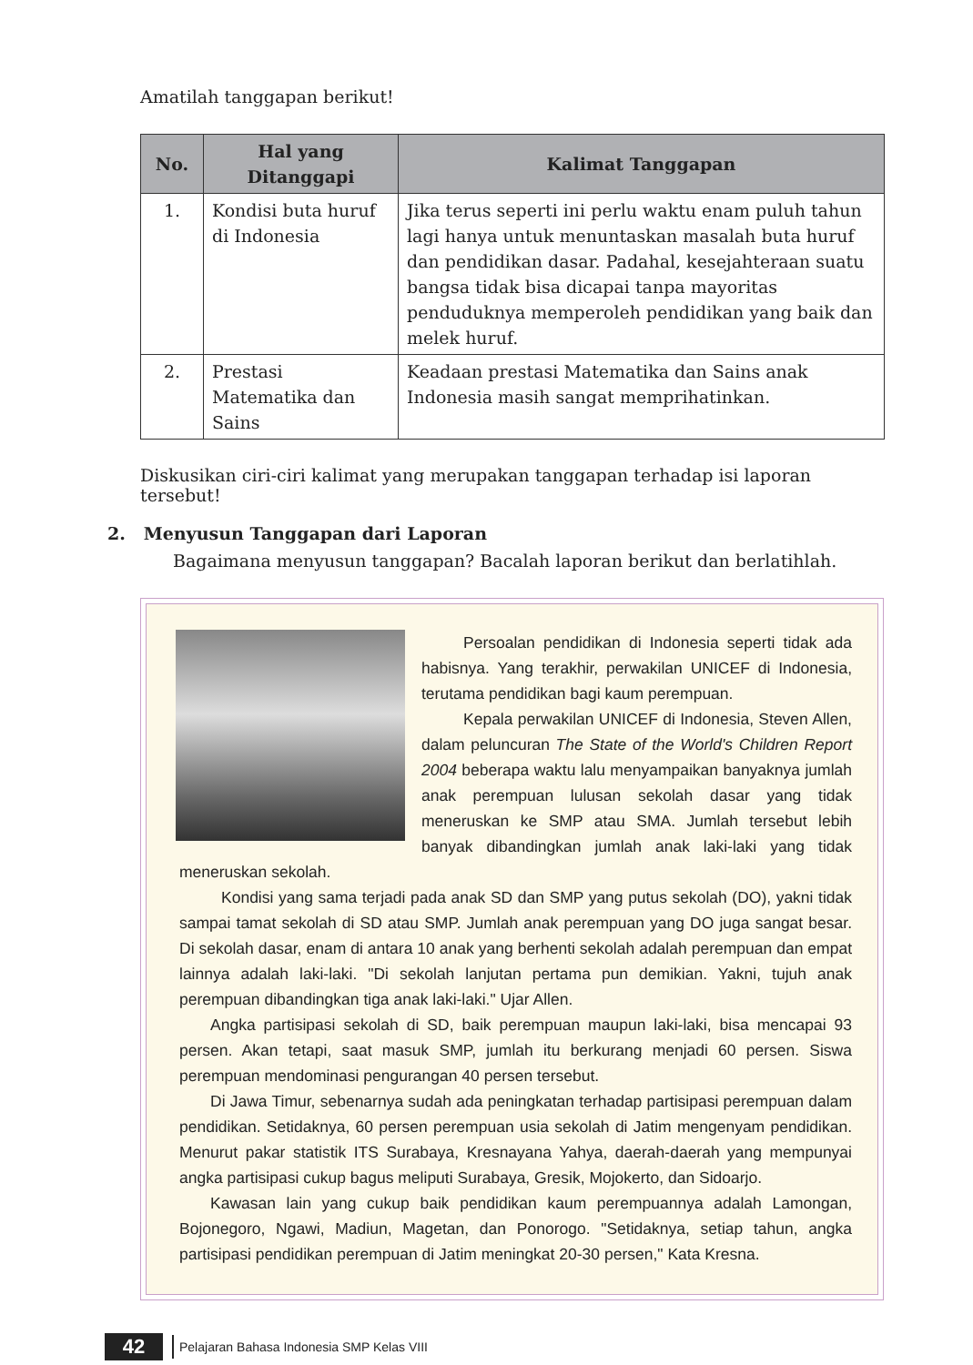Amatilah tanggapan berikut!
| No. | Hal yang Ditanggapi | Kalimat Tanggapan |
| --- | --- | --- |
| 1. | Kondisi buta huruf di Indonesia | Jika terus seperti ini perlu waktu enam puluh tahun lagi hanya untuk menuntaskan masalah buta huruf dan pendidikan dasar. Padahal, kesejahteraan suatu bangsa tidak bisa dicapai tanpa mayoritas penduduknya memperoleh pendidikan yang baik dan melek huruf. |
| 2. | Prestasi Matematika dan Sains | Keadaan prestasi Matematika dan Sains anak Indonesia masih sangat memprihatinkan. |
Diskusikan ciri-ciri kalimat yang merupakan tanggapan terhadap isi laporan tersebut!
2. Menyusun Tanggapan dari Laporan
Bagaimana menyusun tanggapan? Bacalah laporan berikut dan berlatihlah.
Persoalan pendidikan di Indonesia seperti tidak ada habisnya. Yang terakhir, perwakilan UNICEF di Indonesia, terutama pendidikan bagi kaum perempuan.
Kepala perwakilan UNICEF di Indonesia, Steven Allen, dalam peluncuran The State of the World's Children Report 2004 beberapa waktu lalu menyampaikan banyaknya jumlah anak perempuan lulusan sekolah dasar yang tidak meneruskan ke SMP atau SMA. Jumlah tersebut lebih banyak dibandingkan jumlah anak laki-laki yang tidak meneruskan sekolah.
Kondisi yang sama terjadi pada anak SD dan SMP yang putus sekolah (DO), yakni tidak sampai tamat sekolah di SD atau SMP. Jumlah anak perempuan yang DO juga sangat besar. Di sekolah dasar, enam di antara 10 anak yang berhenti sekolah adalah perempuan dan empat lainnya adalah laki-laki. "Di sekolah lanjutan pertama pun demikian. Yakni, tujuh anak perempuan dibandingkan tiga anak laki-laki." Ujar Allen.
Angka partisipasi sekolah di SD, baik perempuan maupun laki-laki, bisa mencapai 93 persen. Akan tetapi, saat masuk SMP, jumlah itu berkurang menjadi 60 persen. Siswa perempuan mendominasi pengurangan 40 persen tersebut.
Di Jawa Timur, sebenarnya sudah ada peningkatan terhadap partisipasi perempuan dalam pendidikan. Setidaknya, 60 persen perempuan usia sekolah di Jatim mengenyam pendidikan. Menurut pakar statistik ITS Surabaya, Kresnayana Yahya, daerah-daerah yang mempunyai angka partisipasi cukup bagus meliputi Surabaya, Gresik, Mojokerto, dan Sidoarjo.
Kawasan lain yang cukup baik pendidikan kaum perempuannya adalah Lamongan, Bojonegoro, Ngawi, Madiun, Magetan, dan Ponorogo. "Setidaknya, setiap tahun, angka partisipasi pendidikan perempuan di Jatim meningkat 20-30 persen," Kata Kresna.
42 Pelajaran Bahasa Indonesia SMP Kelas VIII